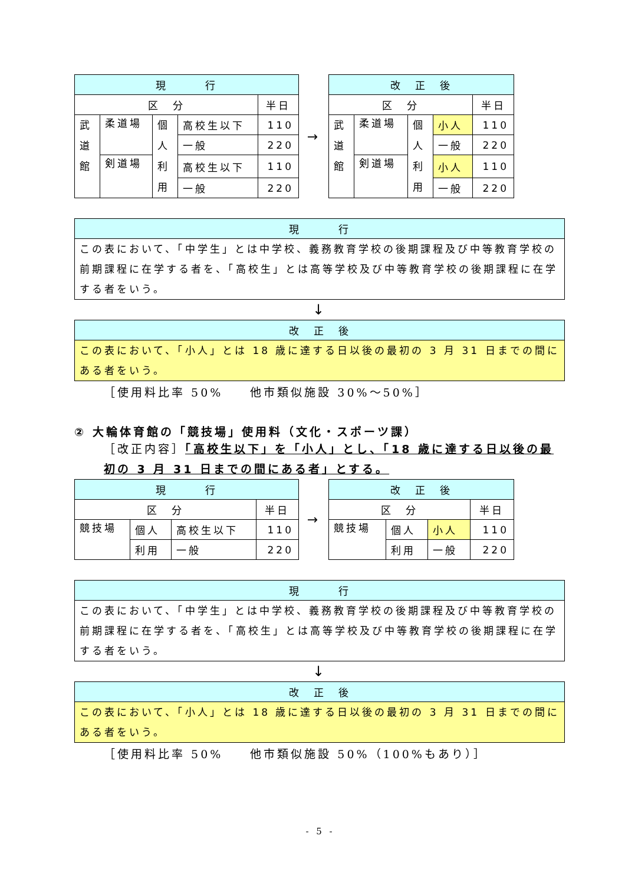| 現 行 | | | | |
| --- | --- | --- | --- | --- |
| 区 分 | | | | 半日 |
| 武 道 館 | 柔道場 | 個 人 利 用 | 高校生以下 | 110 |
| | | | 一般 | 220 |
| | 剣道場 | | 高校生以下 | 110 |
| | | | 一般 | 220 |
→
| 改 正 後 | | | | |
| --- | --- | --- | --- | --- |
| 区 分 | | | | 半日 |
| 武 道 館 | 柔道場 | 個 人 利 用 | 小人 | 110 |
| | | | 一般 | 220 |
| | 剣道場 | | 小人 | 110 |
| | | | 一般 | 220 |
| 現 行 |
| --- |
| この表において、「中学生」とは中学校、義務教育学校の後期課程及び中等教育学校の前期課程に在学する者を、「高校生」とは高等学校及び中等教育学校の後期課程に在学する者をいう。 |
↓
| 改 正 後 |
| --- |
| この表において、「小人」とは 18 歳に達する日以後の最初の 3 月 31 日までの間にある者をいう。 |
［使用料比率 50%　　他市類似施設 30%～50%］
② 大輪体育館の「競技場」使用料（文化・スポーツ課）
［改正内容］「高校生以下」を「小人」とし、「18 歳に達する日以後の最初の 3 月 31 日までの間にある者」とする。
| 現 行 | | | |
| --- | --- | --- | --- |
| 区 分 | | | 半日 |
| 競技場 | 個人 | 高校生以下 | 110 |
| | 利用 | 一般 | 220 |
→
| 改 正 後 | | | |
| --- | --- | --- | --- |
| 区 分 | | | 半日 |
| 競技場 | 個人 | 小人 | 110 |
| | 利用 | 一般 | 220 |
| 現 行 |
| --- |
| この表において、「中学生」とは中学校、義務教育学校の後期課程及び中等教育学校の前期課程に在学する者を、「高校生」とは高等学校及び中等教育学校の後期課程に在学する者をいう。 |
↓
| 改 正 後 |
| --- |
| この表において、「小人」とは 18 歳に達する日以後の最初の 3 月 31 日までの間にある者をいう。 |
［使用料比率 50%　　他市類似施設 50%（100%もあり）］
- 5 -